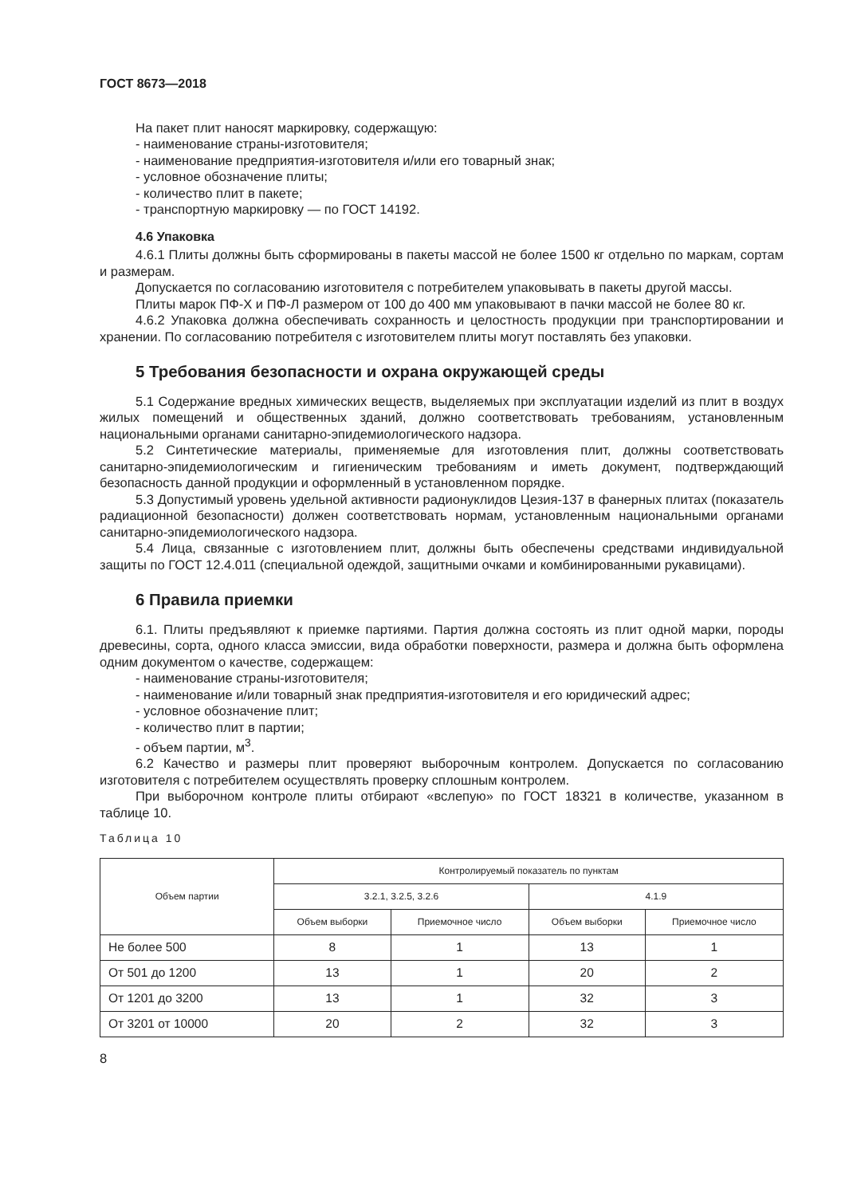ГОСТ 8673—2018
На пакет плит наносят маркировку, содержащую:
- наименование страны-изготовителя;
- наименование предприятия-изготовителя и/или его товарный знак;
- условное обозначение плиты;
- количество плит в пакете;
- транспортную маркировку — по ГОСТ 14192.
4.6 Упаковка
4.6.1 Плиты должны быть сформированы в пакеты массой не более 1500 кг отдельно по маркам, сортам и размерам.
Допускается по согласованию изготовителя с потребителем упаковывать в пакеты другой массы.
Плиты марок ПФ-Х и ПФ-Л размером от 100 до 400 мм упаковывают в пачки массой не более 80 кг.
4.6.2 Упаковка должна обеспечивать сохранность и целостность продукции при транспортировании и хранении. По согласованию потребителя с изготовителем плиты могут поставлять без упаковки.
5 Требования безопасности и охрана окружающей среды
5.1 Содержание вредных химических веществ, выделяемых при эксплуатации изделий из плит в воздух жилых помещений и общественных зданий, должно соответствовать требованиям, установленным национальными органами санитарно-эпидемиологического надзора.
5.2 Синтетические материалы, применяемые для изготовления плит, должны соответствовать санитарно-эпидемиологическим и гигиеническим требованиям и иметь документ, подтверждающий безопасность данной продукции и оформленный в установленном порядке.
5.3 Допустимый уровень удельной активности радионуклидов Цезия-137 в фанерных плитах (показатель радиационной безопасности) должен соответствовать нормам, установленным национальными органами санитарно-эпидемиологического надзора.
5.4 Лица, связанные с изготовлением плит, должны быть обеспечены средствами индивидуальной защиты по ГОСТ 12.4.011 (специальной одеждой, защитными очками и комбинированными рукавицами).
6 Правила приемки
6.1. Плиты предъявляют к приемке партиями. Партия должна состоять из плит одной марки, породы древесины, сорта, одного класса эмиссии, вида обработки поверхности, размера и должна быть оформлена одним документом о качестве, содержащем:
- наименование страны-изготовителя;
- наименование и/или товарный знак предприятия-изготовителя и его юридический адрес;
- условное обозначение плит;
- количество плит в партии;
- объем партии, м<sup>3</sup>.
6.2 Качество и размеры плит проверяют выборочным контролем. Допускается по согласованию изготовителя с потребителем осуществлять проверку сплошным контролем.
При выборочном контроле плиты отбирают «вслепую» по ГОСТ 18321 в количестве, указанном в таблице 10.
Таблица 10
| Объем партии | Контролируемый показатель по пунктам | | | |
| --- | --- | --- | --- | --- |
| | 3.2.1, 3.2.5, 3.2.6 | | 4.1.9 | |
| | Объем выборки | Приемочное число | Объем выборки | Приемочное число |
| Не более 500 | 8 | 1 | 13 | 1 |
| От 501 до 1200 | 13 | 1 | 20 | 2 |
| От 1201 до 3200 | 13 | 1 | 32 | 3 |
| От 3201 от 10000 | 20 | 2 | 32 | 3 |
8